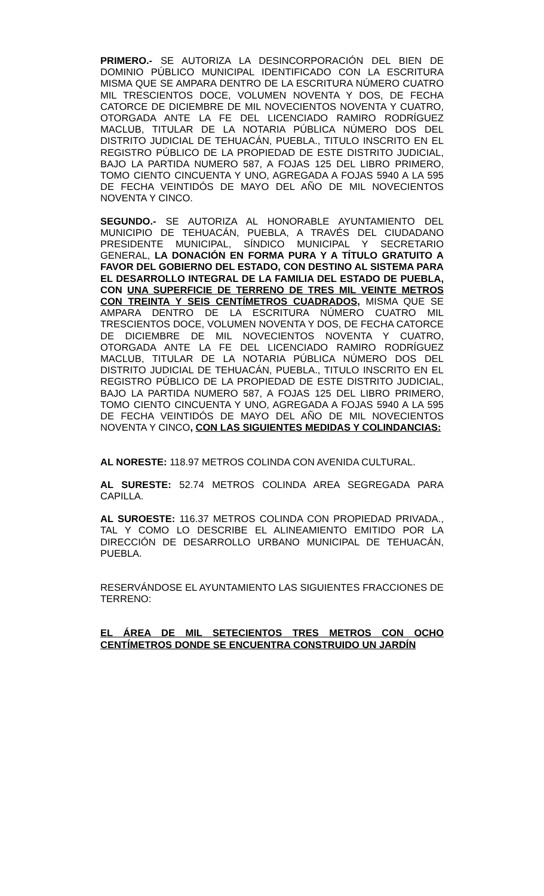PRIMERO.- SE AUTORIZA LA DESINCORPORACIÓN DEL BIEN DE DOMINIO PÚBLICO MUNICIPAL IDENTIFICADO CON LA ESCRITURA MISMA QUE SE AMPARA DENTRO DE LA ESCRITURA NÚMERO CUATRO MIL TRESCIENTOS DOCE, VOLUMEN NOVENTA Y DOS, DE FECHA CATORCE DE DICIEMBRE DE MIL NOVECIENTOS NOVENTA Y CUATRO, OTORGADA ANTE LA FE DEL LICENCIADO RAMIRO RODRÍGUEZ MACLUB, TITULAR DE LA NOTARIA PÚBLICA NÚMERO DOS DEL DISTRITO JUDICIAL DE TEHUACÁN, PUEBLA., TITULO INSCRITO EN EL REGISTRO PÚBLICO DE LA PROPIEDAD DE ESTE DISTRITO JUDICIAL, BAJO LA PARTIDA NUMERO 587, A FOJAS 125 DEL LIBRO PRIMERO, TOMO CIENTO CINCUENTA Y UNO, AGREGADA A FOJAS 5940 A LA 595 DE FECHA VEINTIDÓS DE MAYO DEL AÑO DE MIL NOVECIENTOS NOVENTA Y CINCO.
SEGUNDO.- SE AUTORIZA AL HONORABLE AYUNTAMIENTO DEL MUNICIPIO DE TEHUACÁN, PUEBLA, A TRAVÉS DEL CIUDADANO PRESIDENTE MUNICIPAL, SÍNDICO MUNICIPAL Y SECRETARIO GENERAL, LA DONACIÓN EN FORMA PURA Y A TÍTULO GRATUITO A FAVOR DEL GOBIERNO DEL ESTADO, CON DESTINO AL SISTEMA PARA EL DESARROLLO INTEGRAL DE LA FAMILIA DEL ESTADO DE PUEBLA, CON UNA SUPERFICIE DE TERRENO DE TRES MIL VEINTE METROS CON TREINTA Y SEIS CENTÍMETROS CUADRADOS, MISMA QUE SE AMPARA DENTRO DE LA ESCRITURA NÚMERO CUATRO MIL TRESCIENTOS DOCE, VOLUMEN NOVENTA Y DOS, DE FECHA CATORCE DE DICIEMBRE DE MIL NOVECIENTOS NOVENTA Y CUATRO, OTORGADA ANTE LA FE DEL LICENCIADO RAMIRO RODRÍGUEZ MACLUB, TITULAR DE LA NOTARIA PÚBLICA NÚMERO DOS DEL DISTRITO JUDICIAL DE TEHUACÁN, PUEBLA., TITULO INSCRITO EN EL REGISTRO PÚBLICO DE LA PROPIEDAD DE ESTE DISTRITO JUDICIAL, BAJO LA PARTIDA NUMERO 587, A FOJAS 125 DEL LIBRO PRIMERO, TOMO CIENTO CINCUENTA Y UNO, AGREGADA A FOJAS 5940 A LA 595 DE FECHA VEINTIDÓS DE MAYO DEL AÑO DE MIL NOVECIENTOS NOVENTA Y CINCO, CON LAS SIGUIENTES MEDIDAS Y COLINDANCIAS:
AL NORESTE: 118.97 METROS COLINDA CON AVENIDA CULTURAL.
AL SURESTE: 52.74 METROS COLINDA AREA SEGREGADA PARA CAPILLA.
AL SUROESTE: 116.37 METROS COLINDA CON PROPIEDAD PRIVADA., TAL Y COMO LO DESCRIBE EL ALINEAMIENTO EMITIDO POR LA DIRECCIÓN DE DESARROLLO URBANO MUNICIPAL DE TEHUACÁN, PUEBLA.
RESERVÁNDOSE EL AYUNTAMIENTO LAS SIGUIENTES FRACCIONES DE TERRENO:
EL ÁREA DE MIL SETECIENTOS TRES METROS CON OCHO CENTÍMETROS DONDE SE ENCUENTRA CONSTRUIDO UN JARDÍN